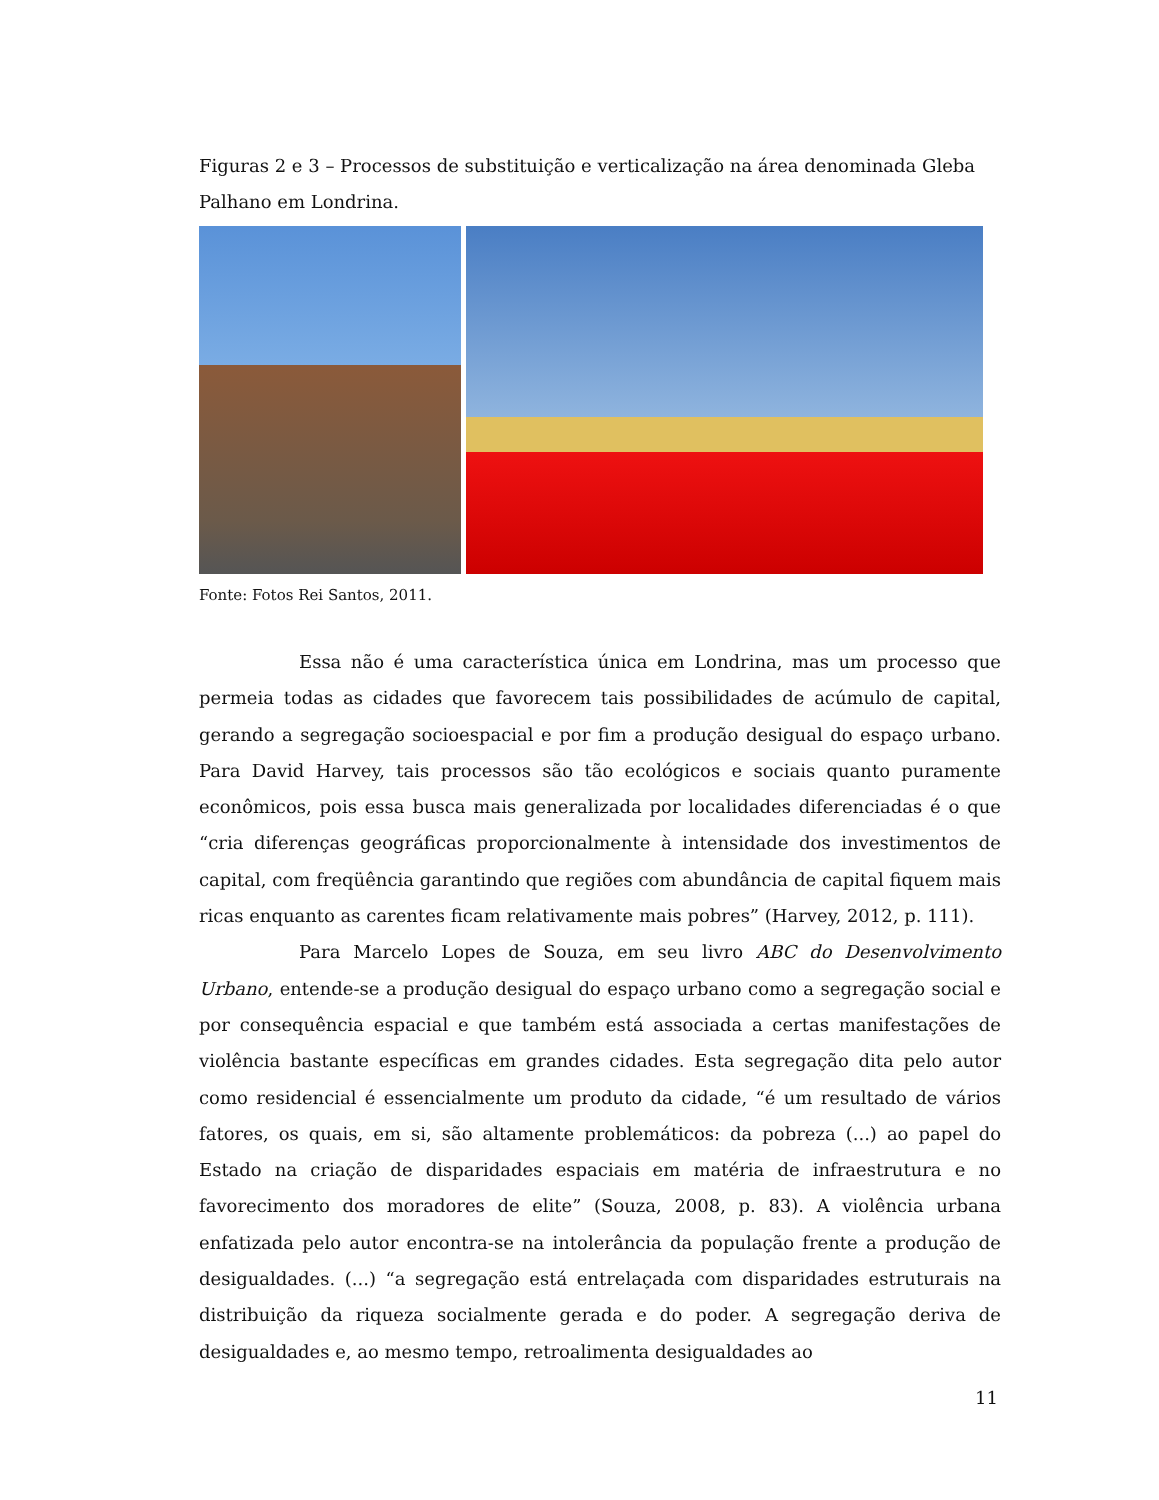Figuras 2 e 3 – Processos de substituição e verticalização na área denominada Gleba Palhano em Londrina.
Fonte: Fotos Rei Santos, 2011.
Essa não é uma característica única em Londrina, mas um processo que permeia todas as cidades que favorecem tais possibilidades de acúmulo de capital, gerando a segregação socioespacial e por fim a produção desigual do espaço urbano. Para David Harvey, tais processos são tão ecológicos e sociais quanto puramente econômicos, pois essa busca mais generalizada por localidades diferenciadas é o que “cria diferenças geográficas proporcionalmente à intensidade dos investimentos de capital, com freqüência garantindo que regiões com abundância de capital fiquem mais ricas enquanto as carentes ficam relativamente mais pobres” (Harvey, 2012, p. 111).
Para Marcelo Lopes de Souza, em seu livro ABC do Desenvolvimento Urbano, entende-se a produção desigual do espaço urbano como a segregação social e por consequência espacial e que também está associada a certas manifestações de violência bastante específicas em grandes cidades. Esta segregação dita pelo autor como residencial é essencialmente um produto da cidade, “é um resultado de vários fatores, os quais, em si, são altamente problemáticos: da pobreza (...) ao papel do Estado na criação de disparidades espaciais em matéria de infraestrutura e no favorecimento dos moradores de elite” (Souza, 2008, p. 83). A violência urbana enfatizada pelo autor encontra-se na intolerância da população frente a produção de desigualdades. (...) “a segregação está entrelaçada com disparidades estruturais na distribuição da riqueza socialmente gerada e do poder. A segregação deriva de desigualdades e, ao mesmo tempo, retroalimenta desigualdades ao
11